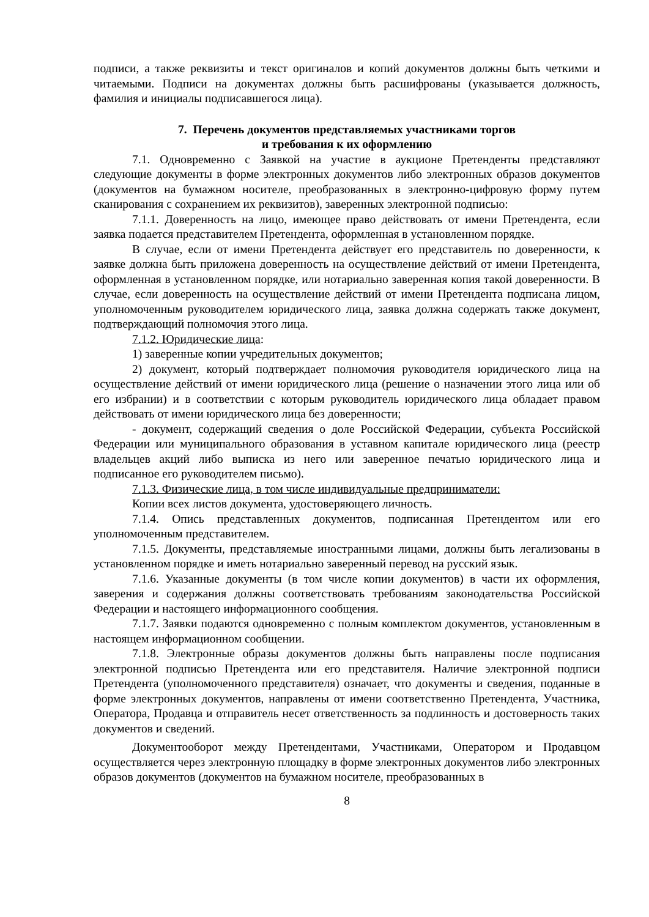подписи, а также реквизиты и текст оригиналов и копий документов должны быть четкими и читаемыми. Подписи на документах должны быть расшифрованы (указывается должность, фамилия и инициалы подписавшегося лица).
7. Перечень документов представляемых участниками торгов
и требования к их оформлению
7.1. Одновременно с Заявкой на участие в аукционе Претенденты представляют следующие документы в форме электронных документов либо электронных образов документов (документов на бумажном носителе, преобразованных в электронно-цифровую форму путем сканирования с сохранением их реквизитов), заверенных электронной подписью:
7.1.1. Доверенность на лицо, имеющее право действовать от имени Претендента, если заявка подается представителем Претендента, оформленная в установленном порядке.
В случае, если от имени Претендента действует его представитель по доверенности, к заявке должна быть приложена доверенность на осуществление действий от имени Претендента, оформленная в установленном порядке, или нотариально заверенная копия такой доверенности. В случае, если доверенность на осуществление действий от имени Претендента подписана лицом, уполномоченным руководителем юридического лица, заявка должна содержать также документ, подтверждающий полномочия этого лица.
7.1.2. Юридические лица:
1) заверенные копии учредительных документов;
2) документ, который подтверждает полномочия руководителя юридического лица на осуществление действий от имени юридического лица (решение о назначении этого лица или об его избрании) и в соответствии с которым руководитель юридического лица обладает правом действовать от имени юридического лица без доверенности;
- документ, содержащий сведения о доле Российской Федерации, субъекта Российской Федерации или муниципального образования в уставном капитале юридического лица (реестр владельцев акций либо выписка из него или заверенное печатью юридического лица и подписанное его руководителем письмо).
7.1.3. Физические лица, в том числе индивидуальные предприниматели:
Копии всех листов документа, удостоверяющего личность.
7.1.4. Опись представленных документов, подписанная Претендентом или его уполномоченным представителем.
7.1.5. Документы, представляемые иностранными лицами, должны быть легализованы в установленном порядке и иметь нотариально заверенный перевод на русский язык.
7.1.6. Указанные документы (в том числе копии документов) в части их оформления, заверения и содержания должны соответствовать требованиям законодательства Российской Федерации и настоящего информационного сообщения.
7.1.7. Заявки подаются одновременно с полным комплектом документов, установленным в настоящем информационном сообщении.
7.1.8. Электронные образы документов должны быть направлены после подписания электронной подписью Претендента или его представителя. Наличие электронной подписи Претендента (уполномоченного представителя) означает, что документы и сведения, поданные в форме электронных документов, направлены от имени соответственно Претендента, Участника, Оператора, Продавца и отправитель несет ответственность за подлинность и достоверность таких документов и сведений.
Документооборот между Претендентами, Участниками, Оператором и Продавцом осуществляется через электронную площадку в форме электронных документов либо электронных образов документов (документов на бумажном носителе, преобразованных в
8